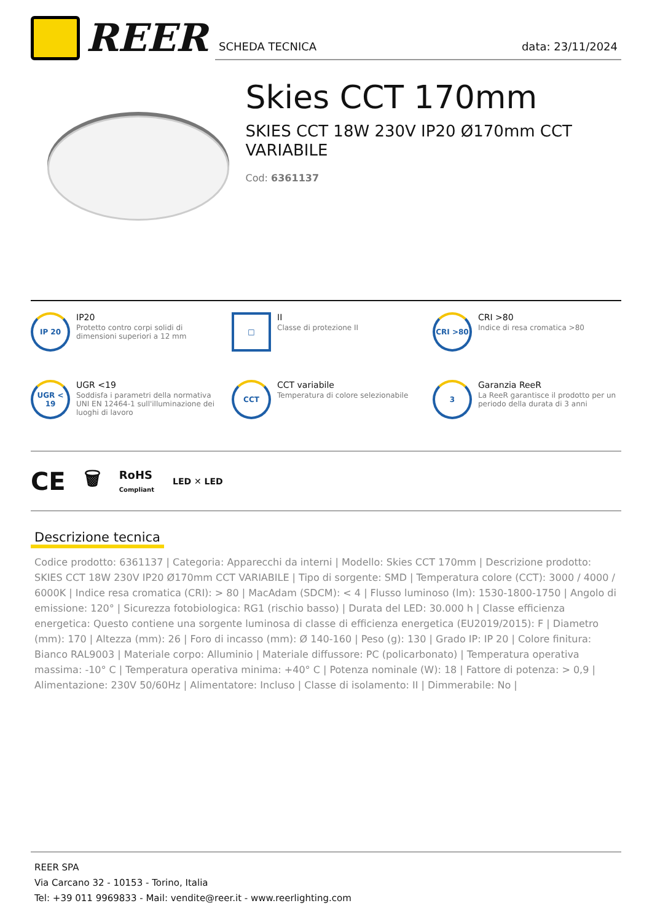REER
SCHEDA TECNICA data: 23/11/2024
Skies CCT 170mm
SKIES CCT 18W 230V IP20 Ø170mm CCT VARIABILE
Cod: 6361137
IP 20
IP20
Protetto contro corpi solidi di dimensioni superiori a 12 mm
□
II
Classe di protezione II
CRI >80
CRI >80
Indice di resa cromatica >80
UGR < 19
UGR <19
Soddisfa i parametri della normativa UNI EN 12464-1 sull'illuminazione dei luoghi di lavoro
CCT
CCT variabile
Temperatura di colore selezionabile
3
Garanzia ReeR
La ReeR garantisce il prodotto per un periodo della durata di 3 anni
CE 🗑 RoHS
Compliant LED ✕ LED
Descrizione tecnica
Codice prodotto: 6361137 | Categoria: Apparecchi da interni | Modello: Skies CCT 170mm | Descrizione prodotto: SKIES CCT 18W 230V IP20 Ø170mm CCT VARIABILE | Tipo di sorgente: SMD | Temperatura colore (CCT): 3000 / 4000 / 6000K | Indice resa cromatica (CRI): > 80 | MacAdam (SDCM): < 4 | Flusso luminoso (lm): 1530-1800-1750 | Angolo di emissione: 120° | Sicurezza fotobiologica: RG1 (rischio basso) | Durata del LED: 30.000 h | Classe efficienza energetica: Questo contiene una sorgente luminosa di classe di efficienza energetica (EU2019/2015): F | Diametro (mm): 170 | Altezza (mm): 26 | Foro di incasso (mm): Ø 140-160 | Peso (g): 130 | Grado IP: IP 20 | Colore finitura: Bianco RAL9003 | Materiale corpo: Alluminio | Materiale diffussore: PC (policarbonato) | Temperatura operativa massima: -10° C | Temperatura operativa minima: +40° C | Potenza nominale (W): 18 | Fattore di potenza: > 0,9 | Alimentazione: 230V 50/60Hz | Alimentatore: Incluso | Classe di isolamento: II | Dimmerabile: No |
REER SPA
Via Carcano 32 - 10153 - Torino, Italia
Tel: +39 011 9969833 - Mail: vendite@reer.it - www.reerlighting.com